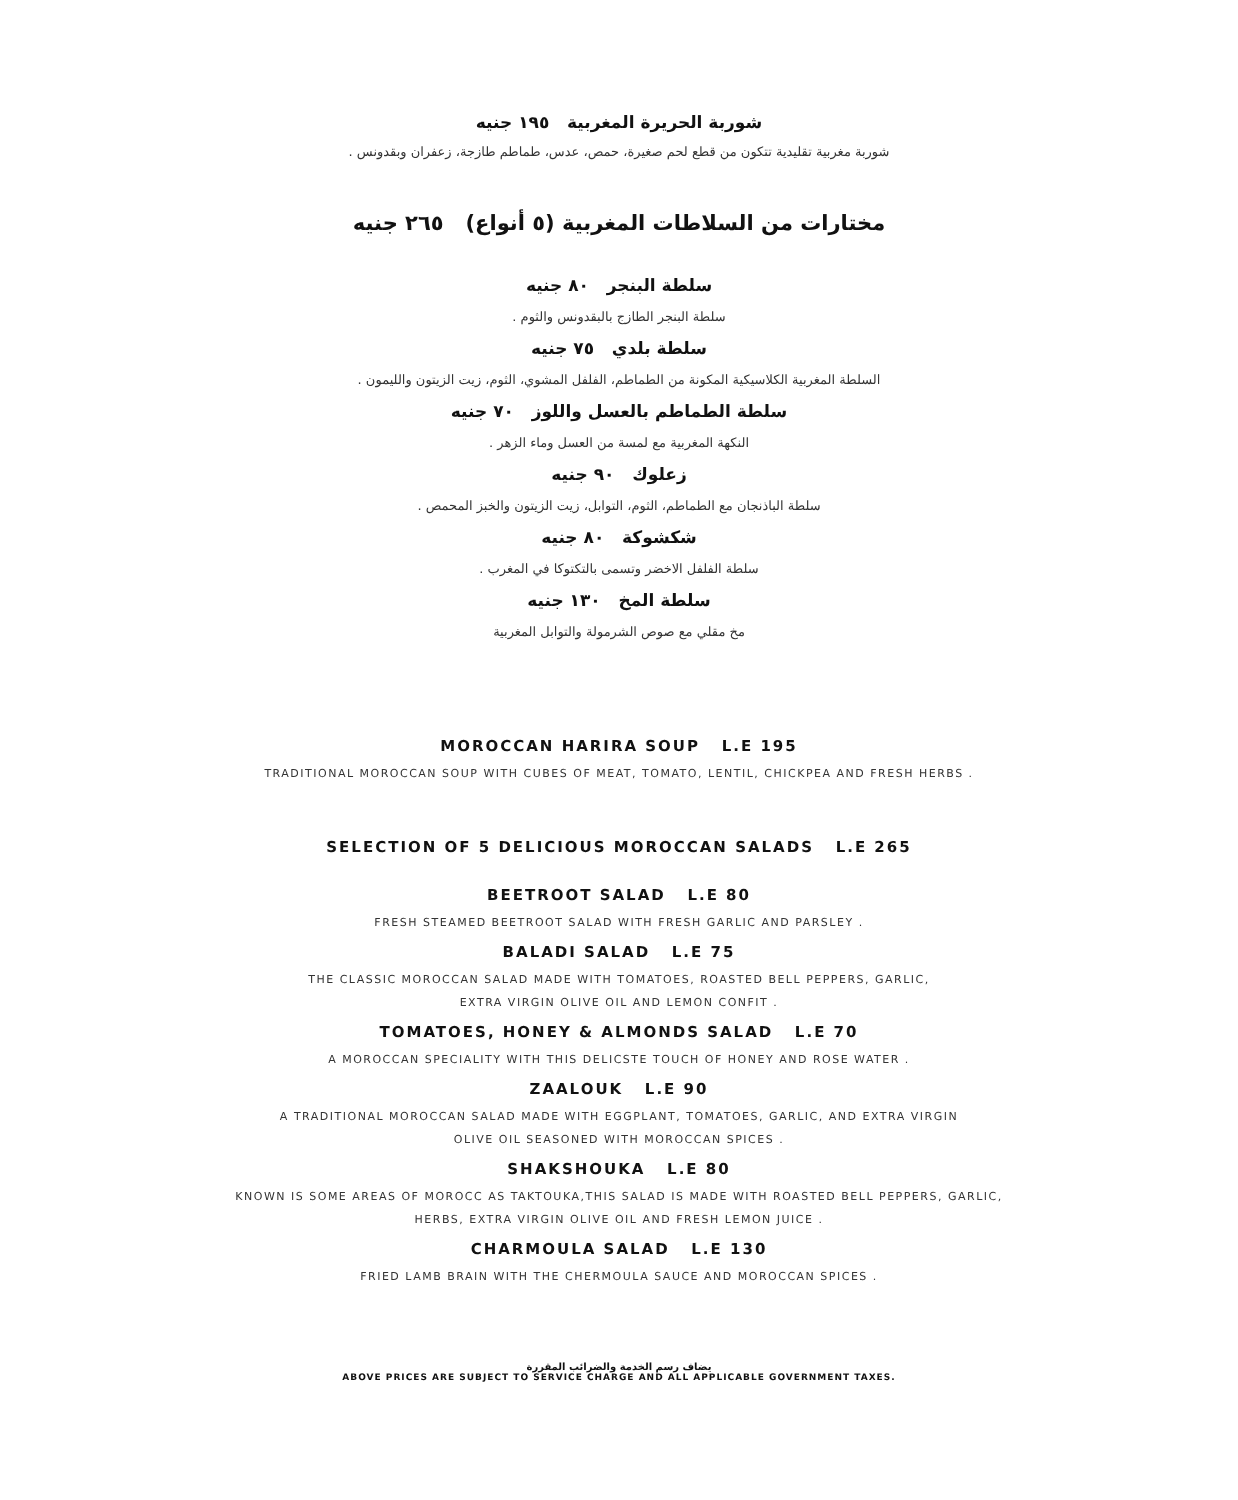شوربة الحريرة المغربية ١٩٥ جنيه
شوربة مغربية تقليدية تتكون من قطع لحم صغيرة، حمص، عدس، طماطم طازجة، زعفران وبقدونس .
مختارات من السلاطات المغربية (٥ أنواع) ٢٦٥ جنيه
سلطة البنجر ٨٠ جنيه
سلطة البنجر الطازج بالبقدونس والثوم .
سلطة بلدي ٧٥ جنيه
السلطة المغربية الكلاسيكية المكونة من الطماطم، الفلفل المشوي، الثوم، زيت الزيتون والليمون .
سلطة الطماطم بالعسل واللوز ٧٠ جنيه
النكهة المغربية مع لمسة من العسل وماء الزهر .
زعلوك ٩٠ جنيه
سلطة الباذنجان مع الطماطم، الثوم، التوابل، زيت الزيتون والخبز المحمص .
شكشوكة ٨٠ جنيه
سلطة الفلفل الاخضر وتسمى بالتكتوكا في المغرب .
سلطة المخ ١٣٠ جنيه
مخ مقلي مع صوص الشرمولة والتوابل المغربية
MOROCCAN HARIRA SOUP L.E 195
TRADITIONAL MOROCCAN SOUP WITH CUBES OF MEAT, TOMATO, LENTIL, CHICKPEA AND FRESH HERBS .
SELECTION OF 5 DELICIOUS MOROCCAN SALADS L.E 265
BEETROOT SALAD L.E 80
FRESH STEAMED BEETROOT SALAD WITH FRESH GARLIC AND PARSLEY .
BALADI SALAD L.E 75
THE CLASSIC MOROCCAN SALAD MADE WITH TOMATOES, ROASTED BELL PEPPERS, GARLIC,
EXTRA VIRGIN OLIVE OIL AND LEMON CONFIT .
TOMATOES, HONEY & ALMONDS SALAD L.E 70
A MOROCCAN SPECIALITY WITH THIS DELICSTE TOUCH OF HONEY AND ROSE WATER .
ZAALOUK L.E 90
A TRADITIONAL MOROCCAN SALAD MADE WITH EGGPLANT, TOMATOES, GARLIC, AND EXTRA VIRGIN
OLIVE OIL SEASONED WITH MOROCCAN SPICES .
SHAKSHOUKA L.E 80
KNOWN IS SOME AREAS OF MOROCC AS TAKTOUKA,THIS SALAD IS MADE WITH ROASTED BELL PEPPERS, GARLIC,
HERBS, EXTRA VIRGIN OLIVE OIL AND FRESH LEMON JUICE .
CHARMOULA SALAD L.E 130
FRIED LAMB BRAIN WITH THE CHERMOULA SAUCE AND MOROCCAN SPICES .
يضاف رسم الخدمة والضرائب المقررة
ABOVE PRICES ARE SUBJECT TO SERVICE CHARGE AND ALL APPLICABLE GOVERNMENT TAXES.